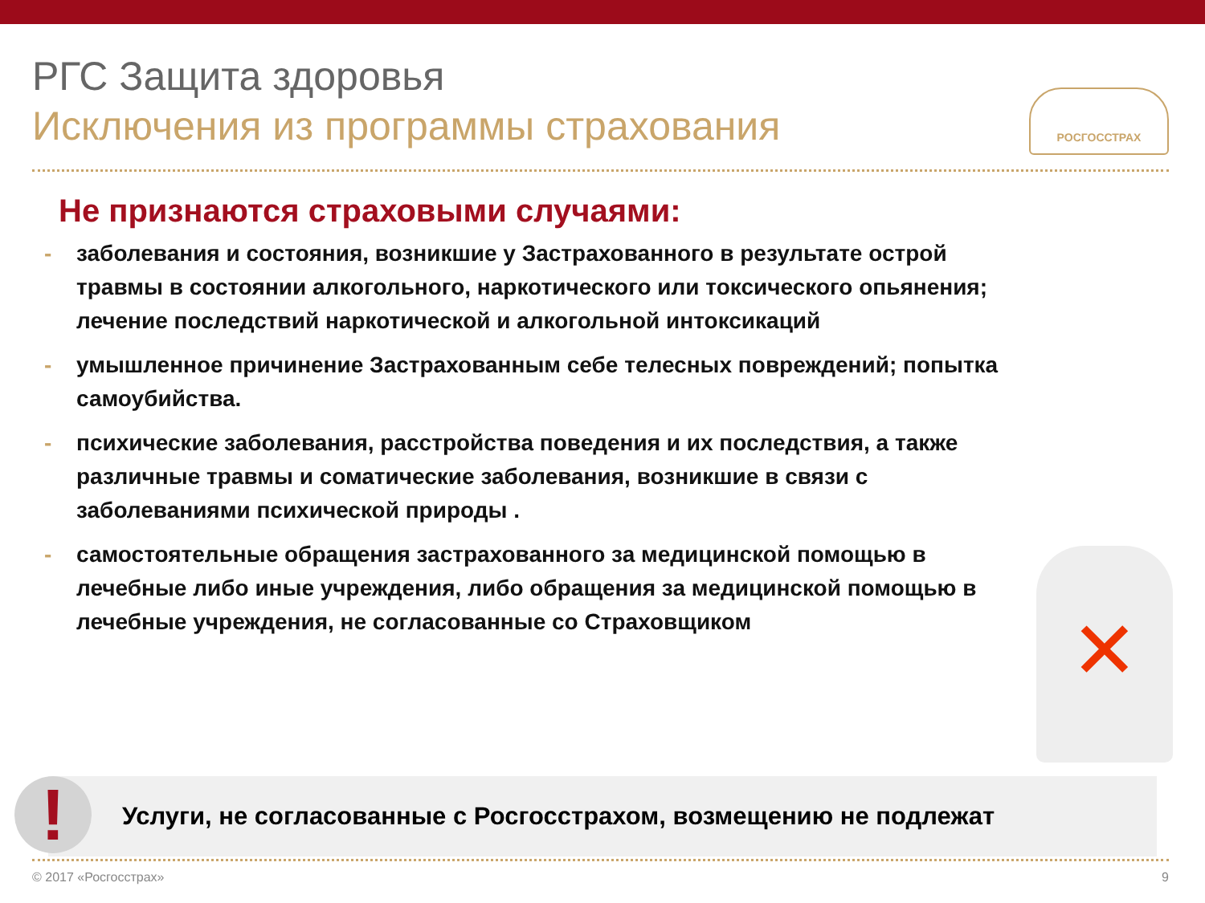РГС Защита здоровья
Исключения из программы страхования
РОСГОССТРАХ
Не признаются страховыми случаями:
- заболевания и состояния, возникшие у Застрахованного в результате острой травмы в состоянии алкогольного, наркотического или токсического опьянения; лечение последствий наркотической и алкогольной интоксикаций
- умышленное причинение Застрахованным себе телесных повреждений; попытка самоубийства.
- психические заболевания, расстройства поведения и их последствия, а также различные травмы и соматические заболевания, возникшие в связи с заболеваниями психической природы .
- самостоятельные обращения застрахованного за медицинской помощью в лечебные либо иные учреждения, либо обращения за медицинской помощью в лечебные учреждения, не согласованные со Страховщиком
✕
Услуги, не согласованные с Росгосстрахом, возмещению не подлежат
!
© 2017 «Росгосстрах» 9